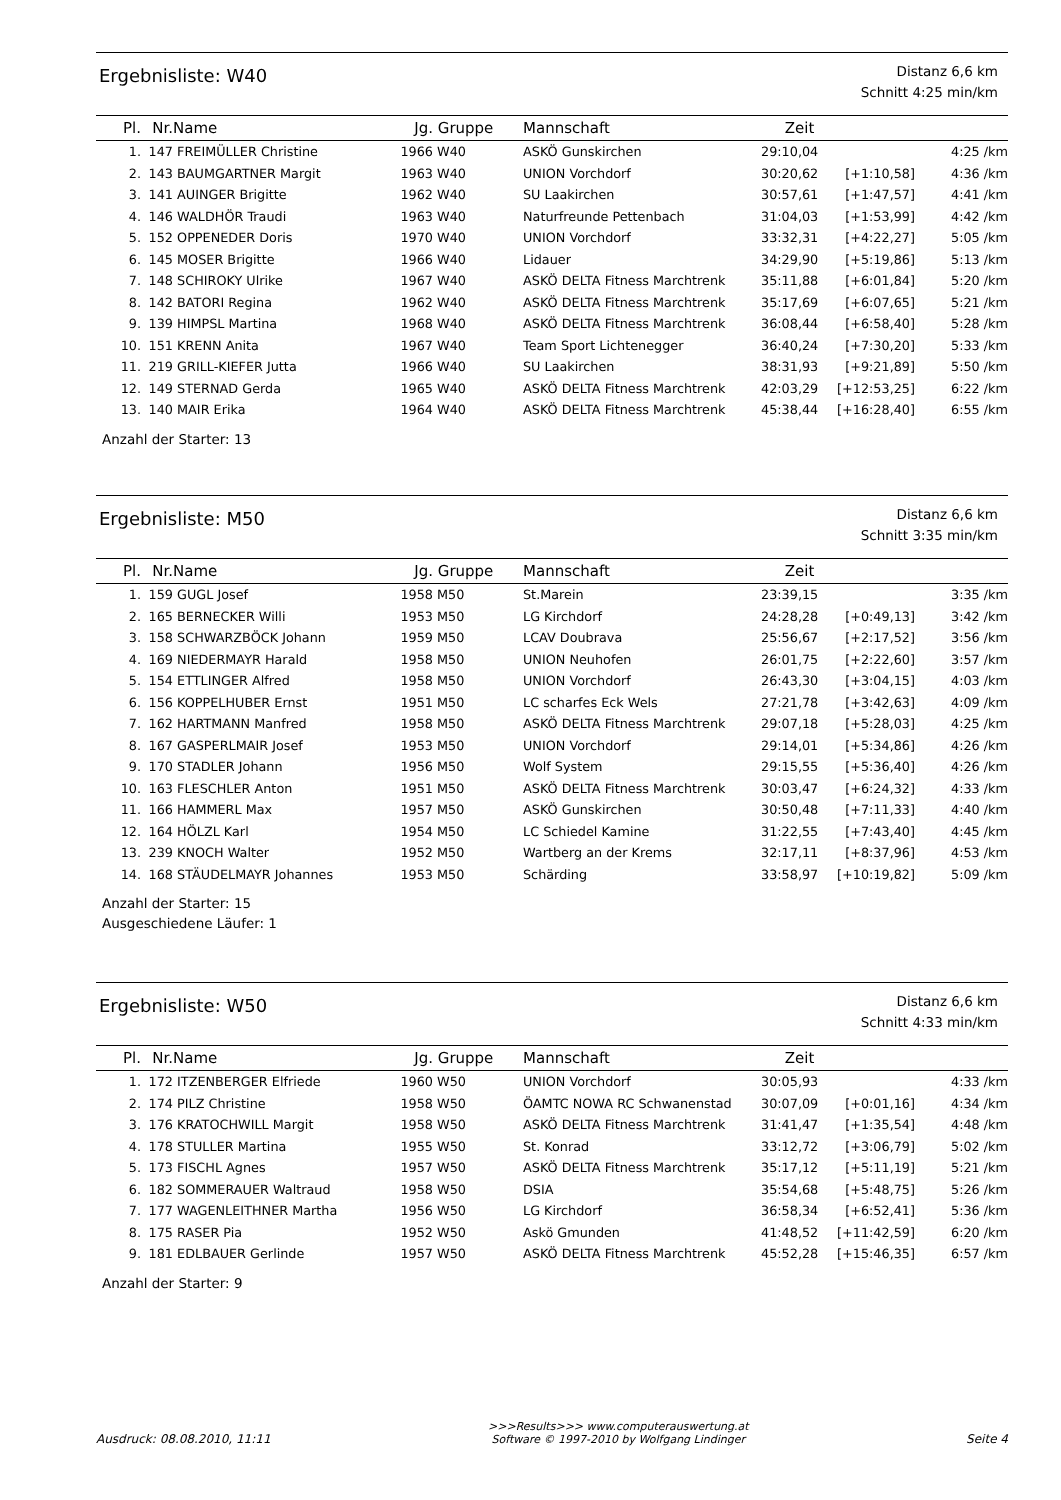Ergebnisliste: W40
Distanz 6,6 km
Schnitt 4:25 min/km
| Pl. | Nr. | Name | Jg. | Gruppe | Mannschaft | Zeit | | |
| --- | --- | --- | --- | --- | --- | --- | --- | --- |
| 1. | 147 | FREIMÜLLER Christine | 1966 | W40 | ASKÖ Gunskirchen | 29:10,04 | | 4:25 /km |
| 2. | 143 | BAUMGARTNER Margit | 1963 | W40 | UNION Vorchdorf | 30:20,62 | [+1:10,58] | 4:36 /km |
| 3. | 141 | AUINGER Brigitte | 1962 | W40 | SU Laakirchen | 30:57,61 | [+1:47,57] | 4:41 /km |
| 4. | 146 | WALDHÖR Traudi | 1963 | W40 | Naturfreunde Pettenbach | 31:04,03 | [+1:53,99] | 4:42 /km |
| 5. | 152 | OPPENEDER Doris | 1970 | W40 | UNION Vorchdorf | 33:32,31 | [+4:22,27] | 5:05 /km |
| 6. | 145 | MOSER Brigitte | 1966 | W40 | Lidauer | 34:29,90 | [+5:19,86] | 5:13 /km |
| 7. | 148 | SCHIROKY Ulrike | 1967 | W40 | ASKÖ DELTA Fitness Marchtrenk | 35:11,88 | [+6:01,84] | 5:20 /km |
| 8. | 142 | BATORI Regina | 1962 | W40 | ASKÖ DELTA Fitness Marchtrenk | 35:17,69 | [+6:07,65] | 5:21 /km |
| 9. | 139 | HIMPSL Martina | 1968 | W40 | ASKÖ DELTA Fitness Marchtrenk | 36:08,44 | [+6:58,40] | 5:28 /km |
| 10. | 151 | KRENN Anita | 1967 | W40 | Team Sport Lichtenegger | 36:40,24 | [+7:30,20] | 5:33 /km |
| 11. | 219 | GRILL-KIEFER Jutta | 1966 | W40 | SU Laakirchen | 38:31,93 | [+9:21,89] | 5:50 /km |
| 12. | 149 | STERNAD Gerda | 1965 | W40 | ASKÖ DELTA Fitness Marchtrenk | 42:03,29 | [+12:53,25] | 6:22 /km |
| 13. | 140 | MAIR Erika | 1964 | W40 | ASKÖ DELTA Fitness Marchtrenk | 45:38,44 | [+16:28,40] | 6:55 /km |
Anzahl der Starter: 13
Ergebnisliste: M50
Distanz 6,6 km
Schnitt 3:35 min/km
| Pl. | Nr. | Name | Jg. | Gruppe | Mannschaft | Zeit | | |
| --- | --- | --- | --- | --- | --- | --- | --- | --- |
| 1. | 159 | GUGL Josef | 1958 | M50 | St.Marein | 23:39,15 | | 3:35 /km |
| 2. | 165 | BERNECKER Willi | 1953 | M50 | LG Kirchdorf | 24:28,28 | [+0:49,13] | 3:42 /km |
| 3. | 158 | SCHWARZBÖCK Johann | 1959 | M50 | LCAV Doubrava | 25:56,67 | [+2:17,52] | 3:56 /km |
| 4. | 169 | NIEDERMAYR Harald | 1958 | M50 | UNION Neuhofen | 26:01,75 | [+2:22,60] | 3:57 /km |
| 5. | 154 | ETTLINGER Alfred | 1958 | M50 | UNION Vorchdorf | 26:43,30 | [+3:04,15] | 4:03 /km |
| 6. | 156 | KOPPELHUBER Ernst | 1951 | M50 | LC scharfes Eck Wels | 27:21,78 | [+3:42,63] | 4:09 /km |
| 7. | 162 | HARTMANN Manfred | 1958 | M50 | ASKÖ DELTA Fitness Marchtrenk | 29:07,18 | [+5:28,03] | 4:25 /km |
| 8. | 167 | GASPERLMAIR Josef | 1953 | M50 | UNION Vorchdorf | 29:14,01 | [+5:34,86] | 4:26 /km |
| 9. | 170 | STADLER Johann | 1956 | M50 | Wolf System | 29:15,55 | [+5:36,40] | 4:26 /km |
| 10. | 163 | FLESCHLER Anton | 1951 | M50 | ASKÖ DELTA Fitness Marchtrenk | 30:03,47 | [+6:24,32] | 4:33 /km |
| 11. | 166 | HAMMERL Max | 1957 | M50 | ASKÖ Gunskirchen | 30:50,48 | [+7:11,33] | 4:40 /km |
| 12. | 164 | HÖLZL Karl | 1954 | M50 | LC Schiedel Kamine | 31:22,55 | [+7:43,40] | 4:45 /km |
| 13. | 239 | KNOCH Walter | 1952 | M50 | Wartberg an der Krems | 32:17,11 | [+8:37,96] | 4:53 /km |
| 14. | 168 | STÄUDELMAYR Johannes | 1953 | M50 | Schärding | 33:58,97 | [+10:19,82] | 5:09 /km |
Anzahl der Starter: 15
Ausgeschiedene Läufer: 1
Ergebnisliste: W50
Distanz 6,6 km
Schnitt 4:33 min/km
| Pl. | Nr. | Name | Jg. | Gruppe | Mannschaft | Zeit | | |
| --- | --- | --- | --- | --- | --- | --- | --- | --- |
| 1. | 172 | ITZENBERGER Elfriede | 1960 | W50 | UNION Vorchdorf | 30:05,93 | | 4:33 /km |
| 2. | 174 | PILZ Christine | 1958 | W50 | ÖAMTC NOWA RC Schwanenstad | 30:07,09 | [+0:01,16] | 4:34 /km |
| 3. | 176 | KRATOCHWILL Margit | 1958 | W50 | ASKÖ DELTA Fitness Marchtrenk | 31:41,47 | [+1:35,54] | 4:48 /km |
| 4. | 178 | STULLER Martina | 1955 | W50 | St. Konrad | 33:12,72 | [+3:06,79] | 5:02 /km |
| 5. | 173 | FISCHL Agnes | 1957 | W50 | ASKÖ DELTA Fitness Marchtrenk | 35:17,12 | [+5:11,19] | 5:21 /km |
| 6. | 182 | SOMMERAUER Waltraud | 1958 | W50 | DSIA | 35:54,68 | [+5:48,75] | 5:26 /km |
| 7. | 177 | WAGENLEITHNER Martha | 1956 | W50 | LG Kirchdorf | 36:58,34 | [+6:52,41] | 5:36 /km |
| 8. | 175 | RASER Pia | 1952 | W50 | Askö Gmunden | 41:48,52 | [+11:42,59] | 6:20 /km |
| 9. | 181 | EDLBAUER Gerlinde | 1957 | W50 | ASKÖ DELTA Fitness Marchtrenk | 45:52,28 | [+15:46,35] | 6:57 /km |
Anzahl der Starter: 9
Ausdruck: 08.08.2010, 11:11
>>>Results>>> www.computerauswertung.at
Software © 1997-2010 by Wolfgang Lindinger
Seite 4